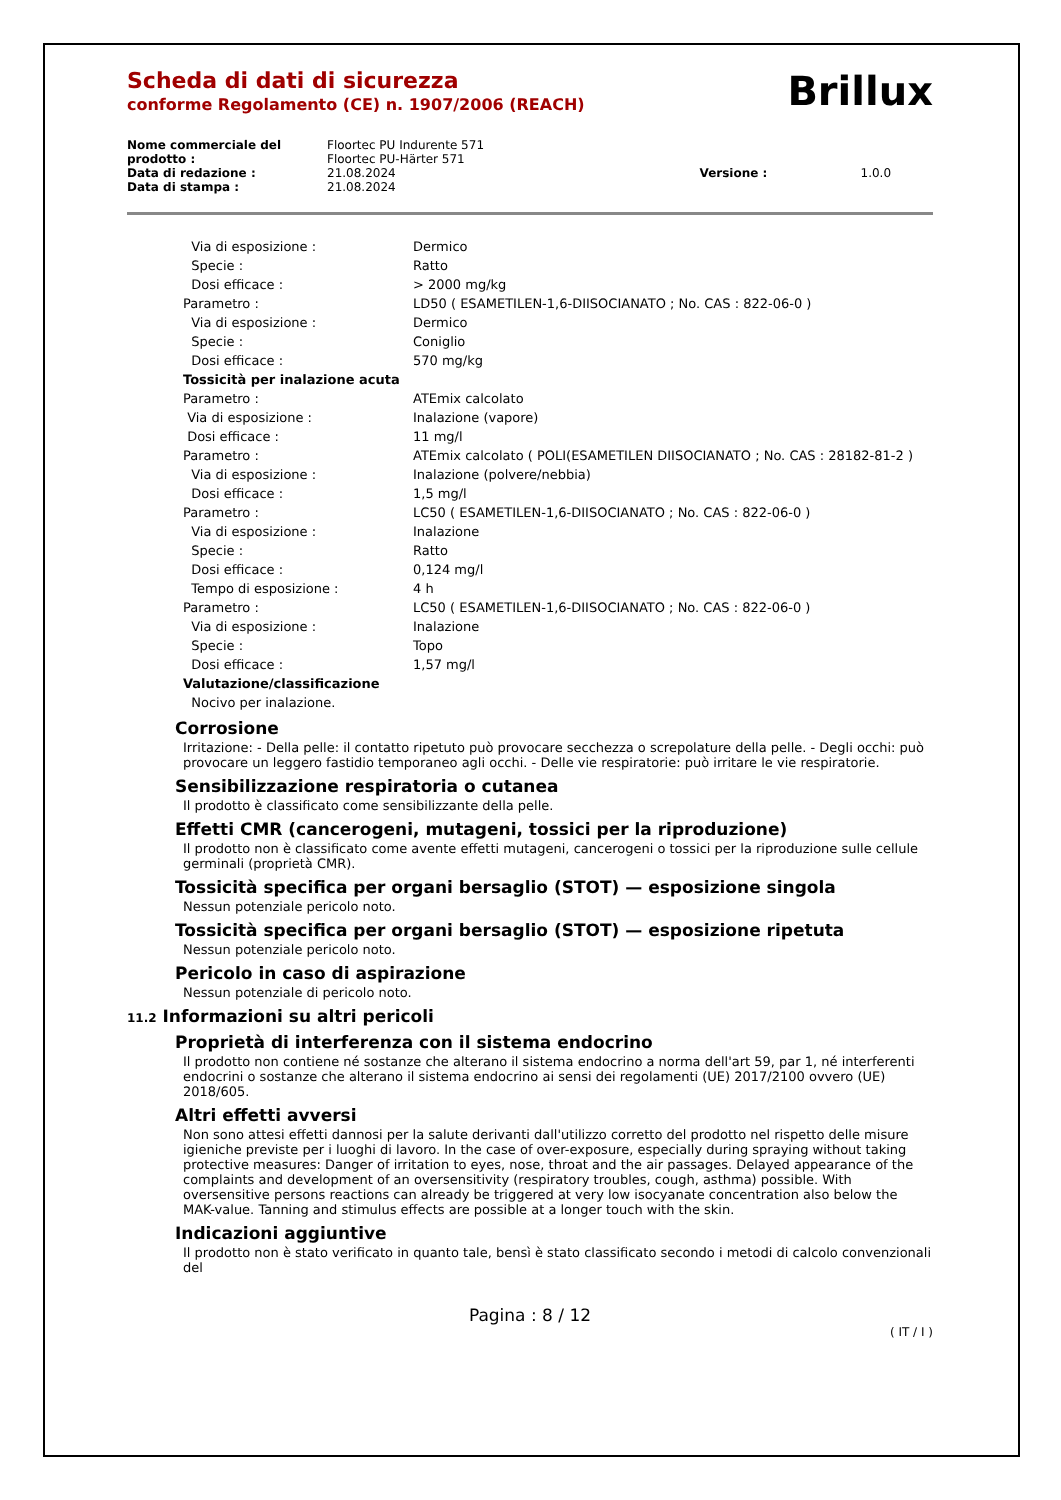Brillux
Scheda di dati di sicurezza
conforme Regolamento (CE) n. 1907/2006 (REACH)
| Nome commerciale del prodotto : | Floortec PU Indurente 571 Floortec PU-Härter 571 | | |
| Data di redazione : | 21.08.2024 | Versione : | 1.0.0 |
| Data di stampa : | 21.08.2024 | | |
| Via di esposizione : | Dermico |
| Specie : | Ratto |
| Dosi efficace : | > 2000 mg/kg |
| Parametro : | LD50 ( ESAMETILEN-1,6-DIISOCIANATO ; No. CAS : 822-06-0 ) |
| Via di esposizione : | Dermico |
| Specie : | Coniglio |
| Dosi efficace : | 570 mg/kg |
| Tossicità per inalazione acuta | |
| Parametro : | ATEmix calcolato |
| Via di esposizione : | Inalazione (vapore) |
| Dosi efficace : | 11 mg/l |
| Parametro : | ATEmix calcolato ( POLI(ESAMETILEN DIISOCIANATO ; No. CAS : 28182-81-2 ) |
| Via di esposizione : | Inalazione (polvere/nebbia) |
| Dosi efficace : | 1,5 mg/l |
| Parametro : | LC50 ( ESAMETILEN-1,6-DIISOCIANATO ; No. CAS : 822-06-0 ) |
| Via di esposizione : | Inalazione |
| Specie : | Ratto |
| Dosi efficace : | 0,124 mg/l |
| Tempo di esposizione : | 4 h |
| Parametro : | LC50 ( ESAMETILEN-1,6-DIISOCIANATO ; No. CAS : 822-06-0 ) |
| Via di esposizione : | Inalazione |
| Specie : | Topo |
| Dosi efficace : | 1,57 mg/l |
| Valutazione/classificazione | |
| Nocivo per inalazione. | |
Corrosione
Irritazione: - Della pelle: il contatto ripetuto può provocare secchezza o screpolature della pelle. - Degli occhi: può provocare un leggero fastidio temporaneo agli occhi. - Delle vie respiratorie: può irritare le vie respiratorie.
Sensibilizzazione respiratoria o cutanea
Il prodotto è classificato come sensibilizzante della pelle.
Effetti CMR (cancerogeni, mutageni, tossici per la riproduzione)
Il prodotto non è classificato come avente effetti mutageni, cancerogeni o tossici per la riproduzione sulle cellule germinali (proprietà CMR).
Tossicità specifica per organi bersaglio (STOT) — esposizione singola
Nessun potenziale pericolo noto.
Tossicità specifica per organi bersaglio (STOT) — esposizione ripetuta
Nessun potenziale pericolo noto.
Pericolo in caso di aspirazione
Nessun potenziale di pericolo noto.
11.2 Informazioni su altri pericoli
Proprietà di interferenza con il sistema endocrino
Il prodotto non contiene né sostanze che alterano il sistema endocrino a norma dell'art 59, par 1, né interferenti endocrini o sostanze che alterano il sistema endocrino ai sensi dei regolamenti (UE) 2017/2100 ovvero (UE) 2018/605.
Altri effetti avversi
Non sono attesi effetti dannosi per la salute derivanti dall'utilizzo corretto del prodotto nel rispetto delle misure igieniche previste per i luoghi di lavoro. In the case of over-exposure, especially during spraying without taking protective measures: Danger of irritation to eyes, nose, throat and the air passages. Delayed appearance of the complaints and development of an oversensitivity (respiratory troubles, cough, asthma) possible. With oversensitive persons reactions can already be triggered at very low isocyanate concentration also below the MAK-value. Tanning and stimulus effects are possible at a longer touch with the skin.
Indicazioni aggiuntive
Il prodotto non è stato verificato in quanto tale, bensì è stato classificato secondo i metodi di calcolo convenzionali del
Pagina : 8 / 12
( IT / I )